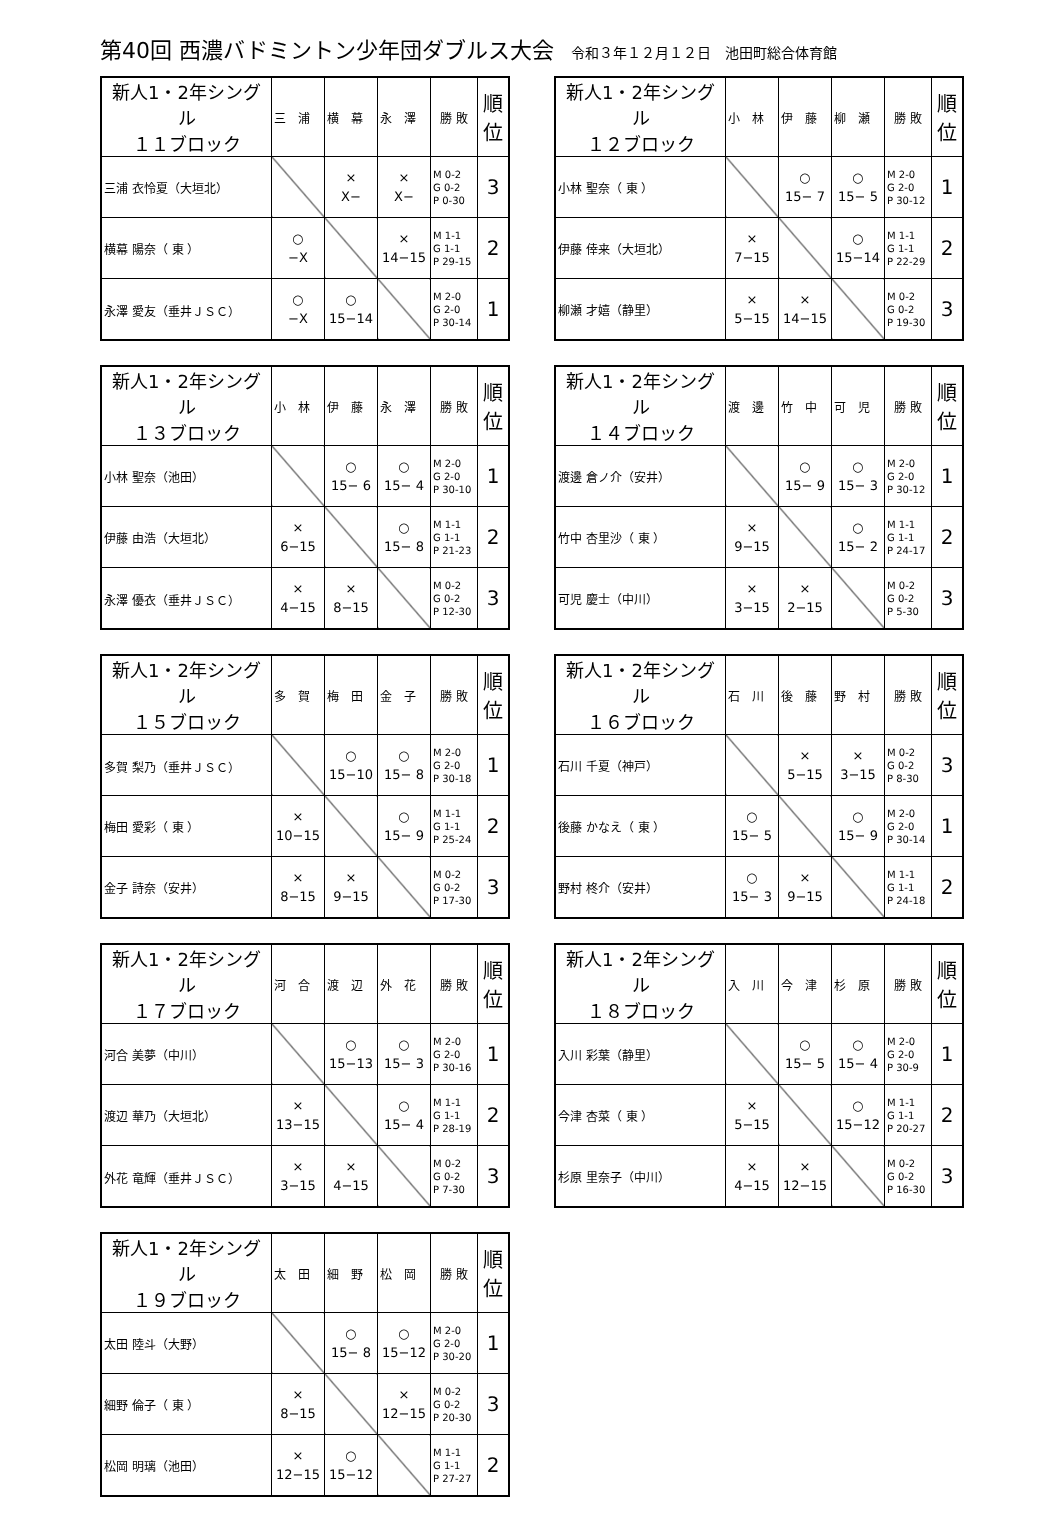第40回 西濃バドミントン少年団ダブルス大会 令和３年１２月１２日　池田町総合体育館
| 新人1・2年シングル １１ブロック | 三 浦 | 横 幕 | 永 澤 | 勝 敗 | 順位 |
| --- | --- | --- | --- | --- | --- |
| 三浦 衣怜夏（大垣北） | | × X− | × X− | M 0-2 G 0-2 P 0-30 | 3 |
| 横幕 陽奈（ 東 ） | ○ −X | | × 14−15 | M 1-1 G 1-1 P 29-15 | 2 |
| 永澤 愛友（垂井ＪＳＣ） | ○ −X | ○ 15−14 | | M 2-0 G 2-0 P 30-14 | 1 |
| 新人1・2年シングル １２ブロック | 小 林 | 伊 藤 | 柳 瀬 | 勝 敗 | 順位 |
| --- | --- | --- | --- | --- | --- |
| 小林 聖奈（ 東 ） | | ○ 15− 7 | ○ 15− 5 | M 2-0 G 2-0 P 30-12 | 1 |
| 伊藤 倖来（大垣北） | × 7−15 | | ○ 15−14 | M 1-1 G 1-1 P 22-29 | 2 |
| 柳瀬 才嬉（静里） | × 5−15 | × 14−15 | | M 0-2 G 0-2 P 19-30 | 3 |
| 新人1・2年シングル １３ブロック | 小 林 | 伊 藤 | 永 澤 | 勝 敗 | 順位 |
| --- | --- | --- | --- | --- | --- |
| 小林 聖奈（池田） | | ○ 15− 6 | ○ 15− 4 | M 2-0 G 2-0 P 30-10 | 1 |
| 伊藤 由浩（大垣北） | × 6−15 | | ○ 15− 8 | M 1-1 G 1-1 P 21-23 | 2 |
| 永澤 優衣（垂井ＪＳＣ） | × 4−15 | × 8−15 | | M 0-2 G 0-2 P 12-30 | 3 |
| 新人1・2年シングル １４ブロック | 渡 邊 | 竹 中 | 可 児 | 勝 敗 | 順位 |
| --- | --- | --- | --- | --- | --- |
| 渡邊 倉ノ介（安井） | | ○ 15− 9 | ○ 15− 3 | M 2-0 G 2-0 P 30-12 | 1 |
| 竹中 杏里沙（ 東 ） | × 9−15 | | ○ 15− 2 | M 1-1 G 1-1 P 24-17 | 2 |
| 可児 慶士（中川） | × 3−15 | × 2−15 | | M 0-2 G 0-2 P 5-30 | 3 |
| 新人1・2年シングル １５ブロック | 多 賀 | 梅 田 | 金 子 | 勝 敗 | 順位 |
| --- | --- | --- | --- | --- | --- |
| 多賀 梨乃（垂井ＪＳＣ） | | ○ 15−10 | ○ 15− 8 | M 2-0 G 2-0 P 30-18 | 1 |
| 梅田 愛彩（ 東 ） | × 10−15 | | ○ 15− 9 | M 1-1 G 1-1 P 25-24 | 2 |
| 金子 詩奈（安井） | × 8−15 | × 9−15 | | M 0-2 G 0-2 P 17-30 | 3 |
| 新人1・2年シングル １６ブロック | 石 川 | 後 藤 | 野 村 | 勝 敗 | 順位 |
| --- | --- | --- | --- | --- | --- |
| 石川 千夏（神戸） | | × 5−15 | × 3−15 | M 0-2 G 0-2 P 8-30 | 3 |
| 後藤 かなえ（ 東 ） | ○ 15− 5 | | ○ 15− 9 | M 2-0 G 2-0 P 30-14 | 1 |
| 野村 柊介（安井） | ○ 15− 3 | × 9−15 | | M 1-1 G 1-1 P 24-18 | 2 |
| 新人1・2年シングル １７ブロック | 河 合 | 渡 辺 | 外 花 | 勝 敗 | 順位 |
| --- | --- | --- | --- | --- | --- |
| 河合 美夢（中川） | | ○ 15−13 | ○ 15− 3 | M 2-0 G 2-0 P 30-16 | 1 |
| 渡辺 華乃（大垣北） | × 13−15 | | ○ 15− 4 | M 1-1 G 1-1 P 28-19 | 2 |
| 外花 竜輝（垂井ＪＳＣ） | × 3−15 | × 4−15 | | M 0-2 G 0-2 P 7-30 | 3 |
| 新人1・2年シングル １８ブロック | 入 川 | 今 津 | 杉 原 | 勝 敗 | 順位 |
| --- | --- | --- | --- | --- | --- |
| 入川 彩葉（静里） | | ○ 15− 5 | ○ 15− 4 | M 2-0 G 2-0 P 30-9 | 1 |
| 今津 杏菜（ 東 ） | × 5−15 | | ○ 15−12 | M 1-1 G 1-1 P 20-27 | 2 |
| 杉原 里奈子（中川） | × 4−15 | × 12−15 | | M 0-2 G 0-2 P 16-30 | 3 |
| 新人1・2年シングル １９ブロック | 太 田 | 細 野 | 松 岡 | 勝 敗 | 順位 |
| --- | --- | --- | --- | --- | --- |
| 太田 陸斗（大野） | | ○ 15− 8 | ○ 15−12 | M 2-0 G 2-0 P 30-20 | 1 |
| 細野 倫子（ 東 ） | × 8−15 | | × 12−15 | M 0-2 G 0-2 P 20-30 | 3 |
| 松岡 明璃（池田） | × 12−15 | ○ 15−12 | | M 1-1 G 1-1 P 27-27 | 2 |